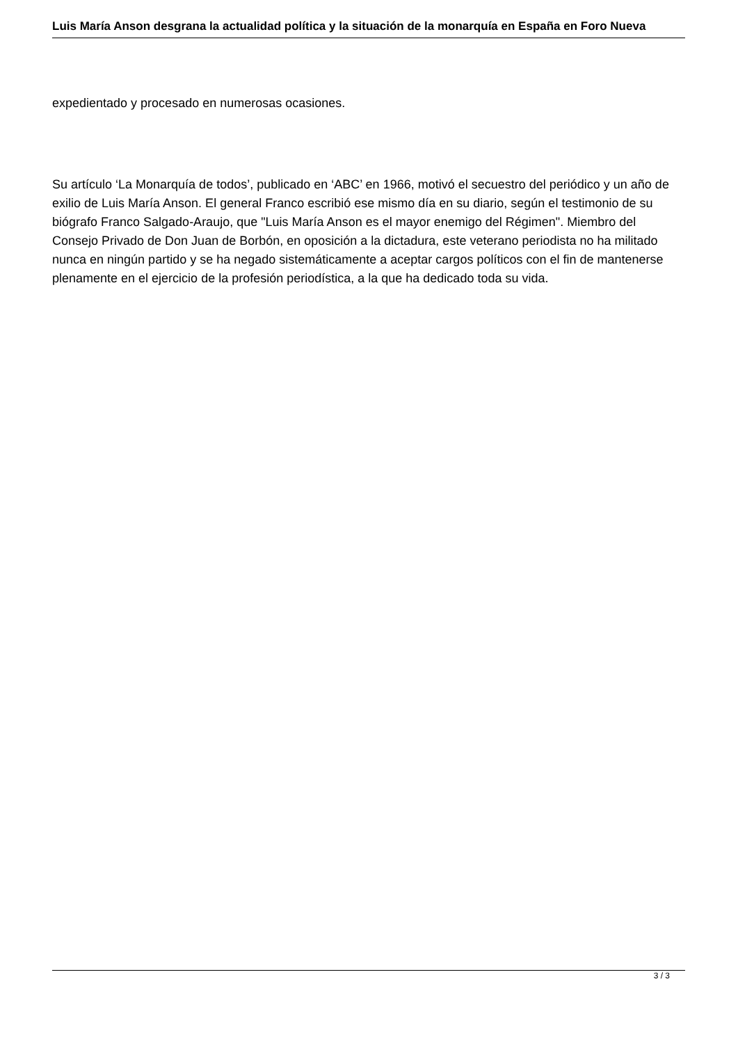Luis María Anson desgrana la actualidad política y la situación de la monarquía en España en Foro Nueva
expedientado y procesado en numerosas ocasiones.
Su artículo ‘La Monarquía de todos’, publicado en ‘ABC’ en 1966, motivó el secuestro del periódico y un año de exilio de Luis María Anson. El general Franco escribió ese mismo día en su diario, según el testimonio de su biógrafo Franco Salgado-Araujo, que "Luis María Anson es el mayor enemigo del Régimen". Miembro del Consejo Privado de Don Juan de Borbón, en oposición a la dictadura, este veterano periodista no ha militado nunca en ningún partido y se ha negado sistemáticamente a aceptar cargos políticos con el fin de mantenerse plenamente en el ejercicio de la profesión periodística, a la que ha dedicado toda su vida.
3 / 3